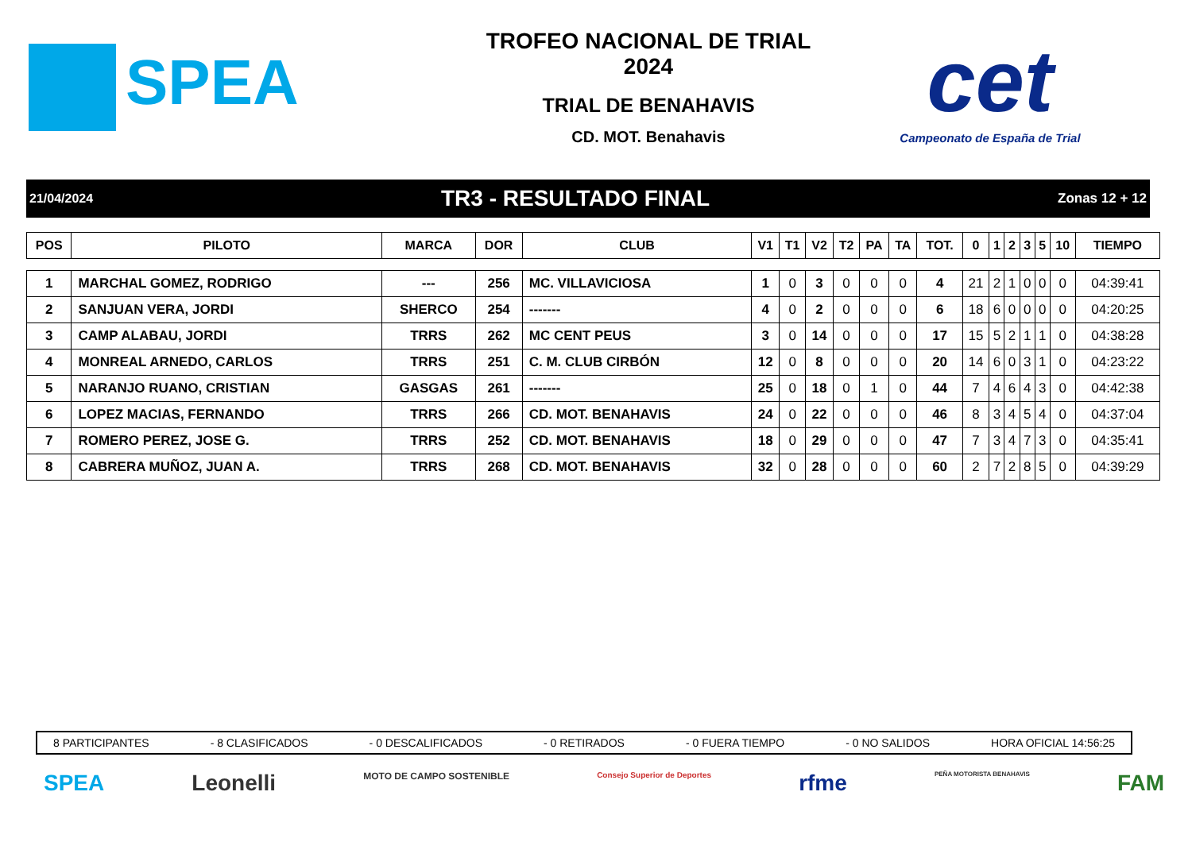SPEA
TROFEO NACIONAL DE TRIAL
2024
TRIAL DE BENAHAVIS
CD. MOT. Benahavis
cet
Campeonato de España de Trial
21/04/2024 TR3 - RESULTADO FINAL Zonas 12 + 12
| POS | PILOTO | MARCA | DOR | CLUB | V1 | T1 | V2 | T2 | PA | TA | TOT. | 0 | 1 | 2 | 3 | 5 | 10 | TIEMPO |
| --- | --- | --- | --- | --- | --- | --- | --- | --- | --- | --- | --- | --- | --- | --- | --- | --- | --- | --- |
| 1 | MARCHAL GOMEZ, RODRIGO | --- | 256 | MC. VILLAVICIOSA | 1 | 0 | 3 | 0 | 0 | 0 | 4 | 21 | 2 | 1 | 0 | 0 | 0 | 04:39:41 |
| 2 | SANJUAN VERA, JORDI | SHERCO | 254 | ------- | 4 | 0 | 2 | 0 | 0 | 0 | 6 | 18 | 6 | 0 | 0 | 0 | 0 | 04:20:25 |
| 3 | CAMP ALABAU, JORDI | TRRS | 262 | MC CENT PEUS | 3 | 0 | 14 | 0 | 0 | 0 | 17 | 15 | 5 | 2 | 1 | 1 | 0 | 04:38:28 |
| 4 | MONREAL ARNEDO, CARLOS | TRRS | 251 | C. M. CLUB CIRBÓN | 12 | 0 | 8 | 0 | 0 | 0 | 20 | 14 | 6 | 0 | 3 | 1 | 0 | 04:23:22 |
| 5 | NARANJO RUANO, CRISTIAN | GASGAS | 261 | ------- | 25 | 0 | 18 | 0 | 1 | 0 | 44 | 7 | 4 | 6 | 4 | 3 | 0 | 04:42:38 |
| 6 | LOPEZ MACIAS, FERNANDO | TRRS | 266 | CD. MOT. BENAHAVIS | 24 | 0 | 22 | 0 | 0 | 0 | 46 | 8 | 3 | 4 | 5 | 4 | 0 | 04:37:04 |
| 7 | ROMERO PEREZ, JOSE G. | TRRS | 252 | CD. MOT. BENAHAVIS | 18 | 0 | 29 | 0 | 0 | 0 | 47 | 7 | 3 | 4 | 7 | 3 | 0 | 04:35:41 |
| 8 | CABRERA MUÑOZ, JUAN A. | TRRS | 268 | CD. MOT. BENAHAVIS | 32 | 0 | 28 | 0 | 0 | 0 | 60 | 2 | 7 | 2 | 8 | 5 | 0 | 04:39:29 |
8 PARTICIPANTES - 8 CLASIFICADOS - 0 DESCALIFICADOS - 0 RETIRADOS - 0 FUERA TIEMPO - 0 NO SALIDOS HORA OFICIAL 14:56:25
SPEA Leonelli MOTO DE CAMPO SOSTENIBLE Consejo Superior de Deportes rfme PEÑA MOTORISTA BENAHAVIS FAM